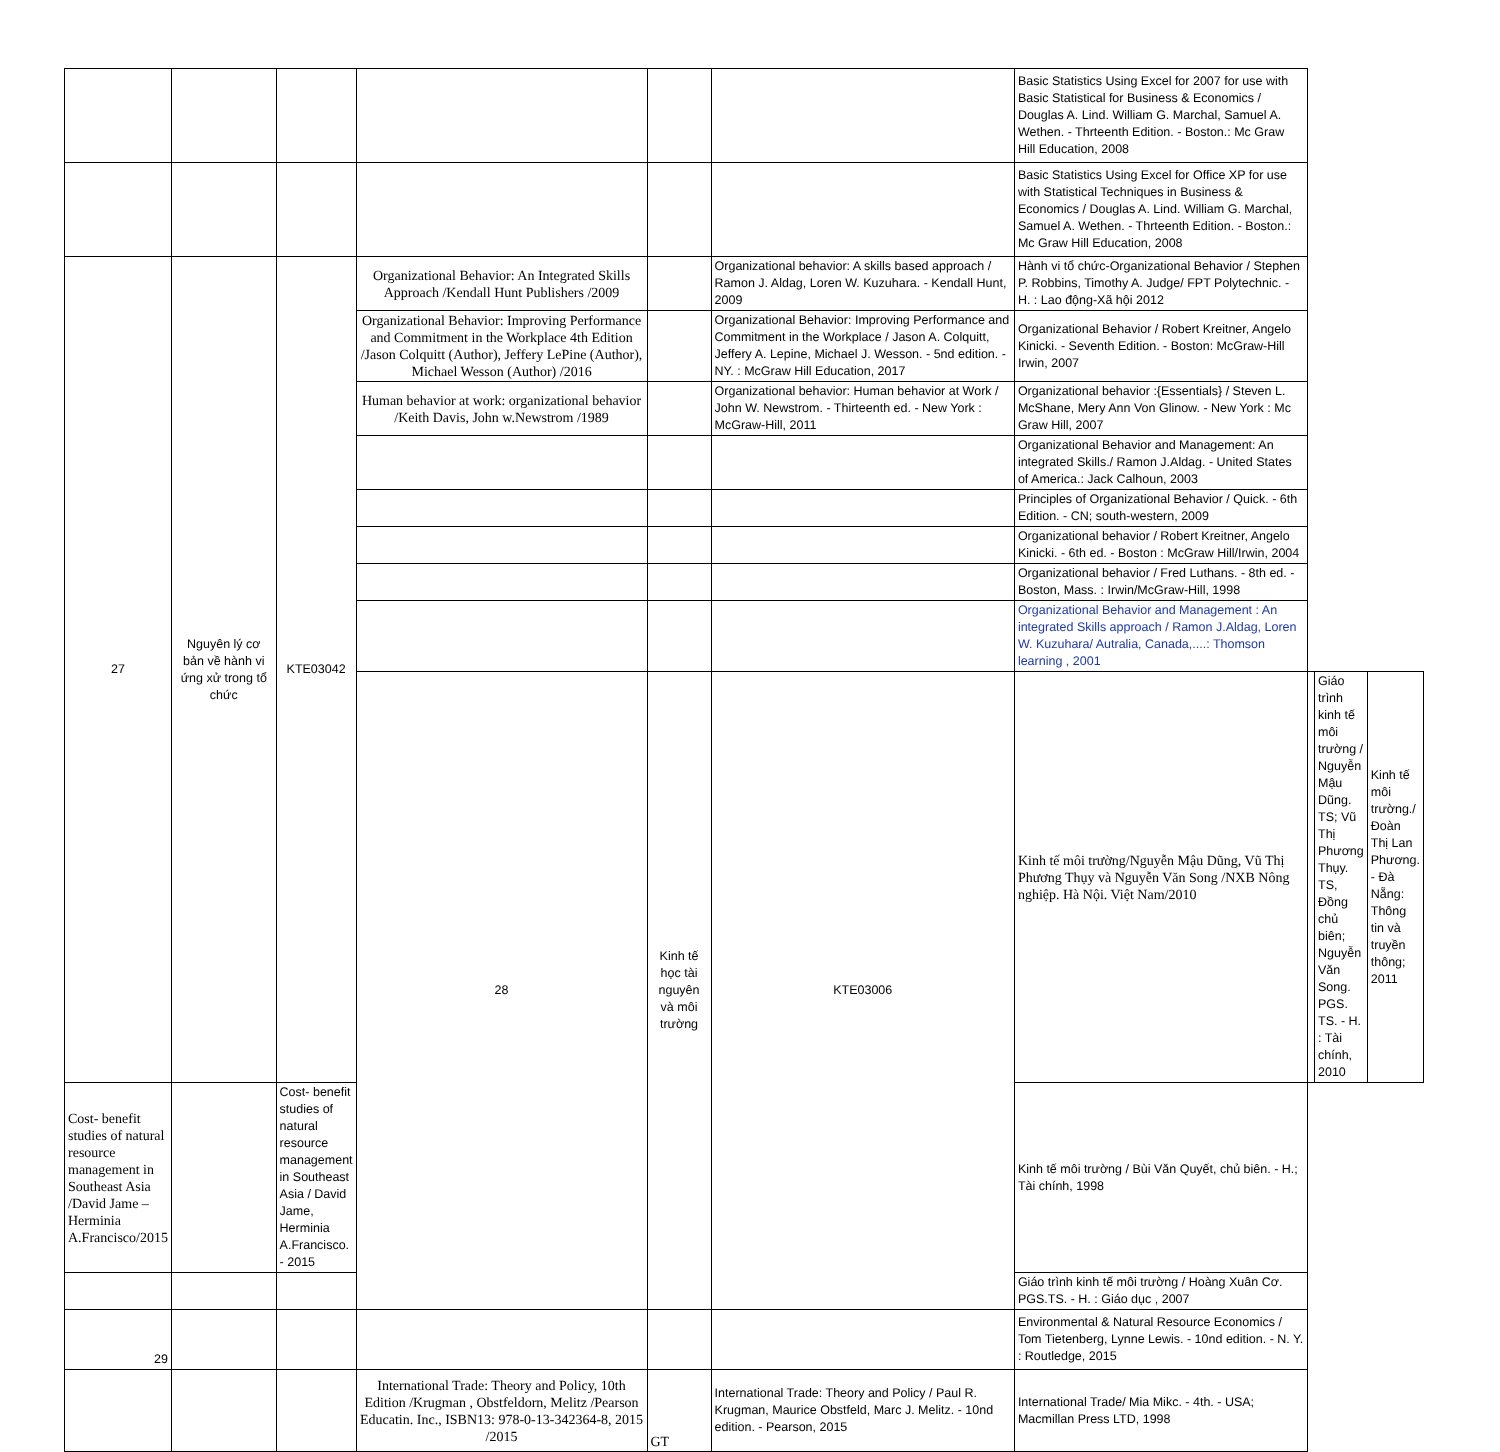| | | | | | | Basic Statistics Using Excel for 2007 for use with Basic Statistical for Business & Economics / Douglas A. Lind. William G. Marchal, Samuel A. Wethen. - Thrteenth Edition. - Boston.: Mc Graw Hill Education, 2008 | | | |
| | | | | | | Basic Statistics Using Excel for Office XP for use with Statistical Techniques in Business & Economics / Douglas A. Lind. William G. Marchal, Samuel A. Wethen. - Thrteenth Edition. - Boston.: Mc Graw Hill Education, 2008 | | | |
| 27 | Nguyên lý cơ bản về hành vi ứng xử trong tổ chức | KTE03042 | Organizational Behavior: An Integrated Skills Approach /Kendall Hunt Publishers /2009 | | Organizational behavior: A skills based approach / Ramon J. Aldag, Loren W. Kuzuhara. - Kendall Hunt, 2009 | Hành vi tổ chức-Organizational Behavior / Stephen P. Robbins, Timothy A. Judge/ FPT Polytechnic. - H. : Lao động-Xã hội 2012 | | | |
| | | | Organizational Behavior: Improving Performance and Commitment in the Workplace 4th Edition /Jason Colquitt (Author), Jeffery LePine (Author), Michael Wesson (Author) /2016 | | Organizational Behavior: Improving Performance and Commitment in the Workplace / Jason A. Colquitt, Jeffery A. Lepine, Michael J. Wesson. - 5nd edition. - NY. : McGraw Hill Education, 2017 | Organizational Behavior / Robert Kreitner, Angelo Kinicki. - Seventh Edition. - Boston: McGraw-Hill Irwin, 2007 | | | |
| | | | Human behavior at work: organizational behavior /Keith Davis, John w.Newstrom /1989 | | Organizational behavior: Human behavior at Work / John W. Newstrom. - Thirteenth ed. - New York : McGraw-Hill, 2011 | Organizational behavior :{Essentials} / Steven L. McShane, Mery Ann Von Glinow. - New York : Mc Graw Hill, 2007 | | | |
| | | | | | | Organizational Behavior and Management: An integrated Skills./ Ramon J.Aldag. - United States of America.: Jack Calhoun, 2003 | | | |
| | | | | | | Principles of Organizational Behavior / Quick. - 6th Edition. - CN; south-western, 2009 | | | |
| | | | | | | Organizational behavior / Robert Kreitner, Angelo Kinicki. - 6th ed. - Boston : McGraw Hill/Irwin, 2004 | | | |
| | | | | | | Organizational behavior / Fred Luthans. - 8th ed. - Boston, Mass. : Irwin/McGraw-Hill, 1998 | | | |
| | | | | | | Organizational Behavior and Management : An integrated Skills approach / Ramon J.Aldag, Loren W. Kuzuhara/ Autralia, Canada,....: Thomson learning , 2001 | | | |
| | | | 28 | Kinh tế học tài nguyên và môi trường | KTE03006 | Kinh tế môi trường/Nguyễn Mậu Dũng, Vũ Thị Phương Thụy và Nguyễn Văn Song /NXB Nông nghiệp. Hà Nội. Việt Nam/2010 | | Giáo trình kinh tế môi trường / Nguyễn Mậu Dũng. TS; Vũ Thị Phương Thụy. TS, Đồng chủ biên; Nguyễn Văn Song. PGS. TS. - H. : Tài chính, 2010 | Kinh tế môi trường./ Đoàn Thị Lan Phương. - Đà Nẵng: Thông tin và truyền thông; 2011 |
| Cost- benefit studies of natural resource management in Southeast Asia /David Jame – Herminia A.Francisco/2015 | | Cost- benefit studies of natural resource management in Southeast Asia / David Jame, Herminia A.Francisco. - 2015 | | | | Kinh tế môi trường / Bùi Văn Quyết, chủ biên. - H.; Tài chính, 1998 | | | |
| | | | | | | Giáo trình kinh tế môi trường / Hoàng Xuân Cơ. PGS.TS. - H. : Giáo dục , 2007 | | | |
| 29 | | | | | | Environmental & Natural Resource Economics / Tom Tietenberg, Lynne Lewis. - 10nd edition. - N. Y. : Routledge, 2015 | | | |
| | | | International Trade: Theory and Policy, 10th Edition /Krugman , Obstfeldorn, Melitz /Pearson Educatin. Inc., ISBN13: 978-0-13-342364-8, 2015 /2015 | GT | International Trade: Theory and Policy / Paul R. Krugman, Maurice Obstfeld, Marc J. Melitz. - 10nd edition. - Pearson, 2015 | International Trade/ Mia Mikc. - 4th. - USA; Macmillan Press LTD, 1998 | | | |